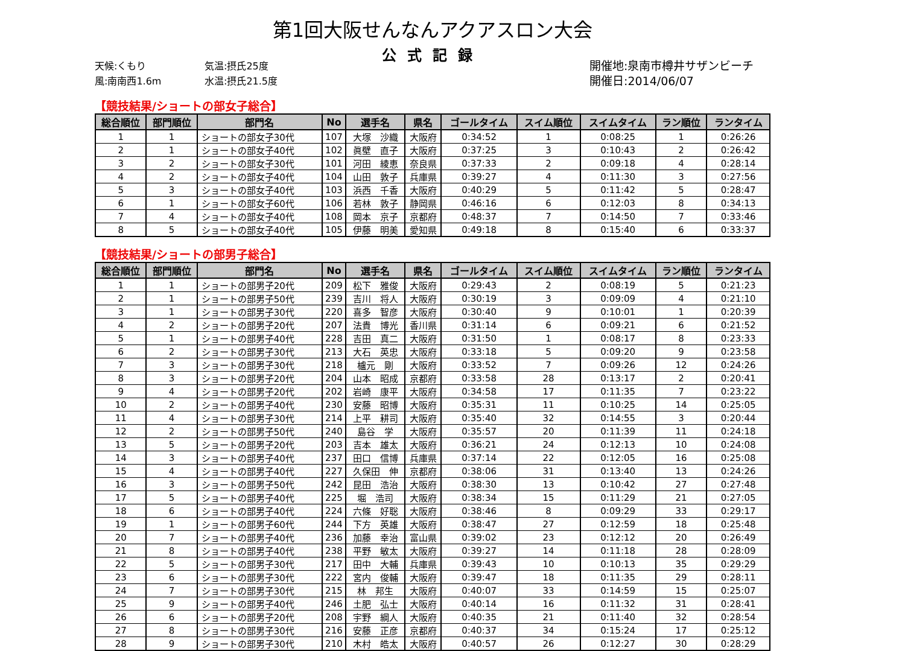第1回大阪せんなんアクアスロン大会
公式記録
天候:くもり
風:南南西1.6m
気温:摂氏25度
水温:摂氏21.5度
開催地:泉南市樽井サザンビーチ
開催日:2014/06/07
【競技結果/ショートの部女子総合】
| 総合順位 | 部門順位 | 部門名 | No | 選手名 | 県名 | ゴールタイム | スイム順位 | スイムタイム | ラン順位 | ランタイム |
| --- | --- | --- | --- | --- | --- | --- | --- | --- | --- | --- |
| 1 | 1 | ショートの部女子30代 | 107 | 大塚 沙織 | 大阪府 | 0:34:52 | 1 | 0:08:25 | 1 | 0:26:26 |
| 2 | 1 | ショートの部女子40代 | 102 | 眞壁 直子 | 大阪府 | 0:37:25 | 3 | 0:10:43 | 2 | 0:26:42 |
| 3 | 2 | ショートの部女子30代 | 101 | 河田 綾恵 | 奈良県 | 0:37:33 | 2 | 0:09:18 | 4 | 0:28:14 |
| 4 | 2 | ショートの部女子40代 | 104 | 山田 敦子 | 兵庫県 | 0:39:27 | 4 | 0:11:30 | 3 | 0:27:56 |
| 5 | 3 | ショートの部女子40代 | 103 | 浜西 千香 | 大阪府 | 0:40:29 | 5 | 0:11:42 | 5 | 0:28:47 |
| 6 | 1 | ショートの部女子60代 | 106 | 若林 敦子 | 静岡県 | 0:46:16 | 6 | 0:12:03 | 8 | 0:34:13 |
| 7 | 4 | ショートの部女子40代 | 108 | 岡本 京子 | 京都府 | 0:48:37 | 7 | 0:14:50 | 7 | 0:33:46 |
| 8 | 5 | ショートの部女子40代 | 105 | 伊藤 明美 | 愛知県 | 0:49:18 | 8 | 0:15:40 | 6 | 0:33:37 |
【競技結果/ショートの部男子総合】
| 総合順位 | 部門順位 | 部門名 | No | 選手名 | 県名 | ゴールタイム | スイム順位 | スイムタイム | ラン順位 | ランタイム |
| --- | --- | --- | --- | --- | --- | --- | --- | --- | --- | --- |
| 1 | 1 | ショートの部男子20代 | 209 | 松下 雅俊 | 大阪府 | 0:29:43 | 2 | 0:08:19 | 5 | 0:21:23 |
| 2 | 1 | ショートの部男子50代 | 239 | 吉川 将人 | 大阪府 | 0:30:19 | 3 | 0:09:09 | 4 | 0:21:10 |
| 3 | 1 | ショートの部男子30代 | 220 | 喜多 智彦 | 大阪府 | 0:30:40 | 9 | 0:10:01 | 1 | 0:20:39 |
| 4 | 2 | ショートの部男子20代 | 207 | 法貴 博光 | 香川県 | 0:31:14 | 6 | 0:09:21 | 6 | 0:21:52 |
| 5 | 1 | ショートの部男子40代 | 228 | 吉田 真二 | 大阪府 | 0:31:50 | 1 | 0:08:17 | 8 | 0:23:33 |
| 6 | 2 | ショートの部男子30代 | 213 | 大石 英忠 | 大阪府 | 0:33:18 | 5 | 0:09:20 | 9 | 0:23:58 |
| 7 | 3 | ショートの部男子30代 | 218 | 櫨元 剛 | 大阪府 | 0:33:52 | 7 | 0:09:26 | 12 | 0:24:26 |
| 8 | 3 | ショートの部男子20代 | 204 | 山本 昭成 | 京都府 | 0:33:58 | 28 | 0:13:17 | 2 | 0:20:41 |
| 9 | 4 | ショートの部男子20代 | 202 | 岩崎 康平 | 大阪府 | 0:34:58 | 17 | 0:11:35 | 7 | 0:23:22 |
| 10 | 2 | ショートの部男子40代 | 230 | 安藤 昭博 | 大阪府 | 0:35:31 | 11 | 0:10:25 | 14 | 0:25:05 |
| 11 | 4 | ショートの部男子30代 | 214 | 上平 耕司 | 大阪府 | 0:35:40 | 32 | 0:14:55 | 3 | 0:20:44 |
| 12 | 2 | ショートの部男子50代 | 240 | 島谷 学 | 大阪府 | 0:35:57 | 20 | 0:11:39 | 11 | 0:24:18 |
| 13 | 5 | ショートの部男子20代 | 203 | 吉本 雄太 | 大阪府 | 0:36:21 | 24 | 0:12:13 | 10 | 0:24:08 |
| 14 | 3 | ショートの部男子40代 | 237 | 田口 信博 | 兵庫県 | 0:37:14 | 22 | 0:12:05 | 16 | 0:25:08 |
| 15 | 4 | ショートの部男子40代 | 227 | 久保田 伸 | 京都府 | 0:38:06 | 31 | 0:13:40 | 13 | 0:24:26 |
| 16 | 3 | ショートの部男子50代 | 242 | 昆田 浩治 | 大阪府 | 0:38:30 | 13 | 0:10:42 | 27 | 0:27:48 |
| 17 | 5 | ショートの部男子40代 | 225 | 堀 浩司 | 大阪府 | 0:38:34 | 15 | 0:11:29 | 21 | 0:27:05 |
| 18 | 6 | ショートの部男子40代 | 224 | 六條 好聡 | 大阪府 | 0:38:46 | 8 | 0:09:29 | 33 | 0:29:17 |
| 19 | 1 | ショートの部男子60代 | 244 | 下方 英雄 | 大阪府 | 0:38:47 | 27 | 0:12:59 | 18 | 0:25:48 |
| 20 | 7 | ショートの部男子40代 | 236 | 加藤 幸治 | 富山県 | 0:39:02 | 23 | 0:12:12 | 20 | 0:26:49 |
| 21 | 8 | ショートの部男子40代 | 238 | 平野 敏太 | 大阪府 | 0:39:27 | 14 | 0:11:18 | 28 | 0:28:09 |
| 22 | 5 | ショートの部男子30代 | 217 | 田中 大輔 | 兵庫県 | 0:39:43 | 10 | 0:10:13 | 35 | 0:29:29 |
| 23 | 6 | ショートの部男子30代 | 222 | 宮内 俊輔 | 大阪府 | 0:39:47 | 18 | 0:11:35 | 29 | 0:28:11 |
| 24 | 7 | ショートの部男子30代 | 215 | 林 邦生 | 大阪府 | 0:40:07 | 33 | 0:14:59 | 15 | 0:25:07 |
| 25 | 9 | ショートの部男子40代 | 246 | 土肥 弘士 | 大阪府 | 0:40:14 | 16 | 0:11:32 | 31 | 0:28:41 |
| 26 | 6 | ショートの部男子20代 | 208 | 宇野 綱人 | 大阪府 | 0:40:35 | 21 | 0:11:40 | 32 | 0:28:54 |
| 27 | 8 | ショートの部男子30代 | 216 | 安藤 正彦 | 京都府 | 0:40:37 | 34 | 0:15:24 | 17 | 0:25:12 |
| 28 | 9 | ショートの部男子30代 | 210 | 木村 皓太 | 大阪府 | 0:40:57 | 26 | 0:12:27 | 30 | 0:28:29 |